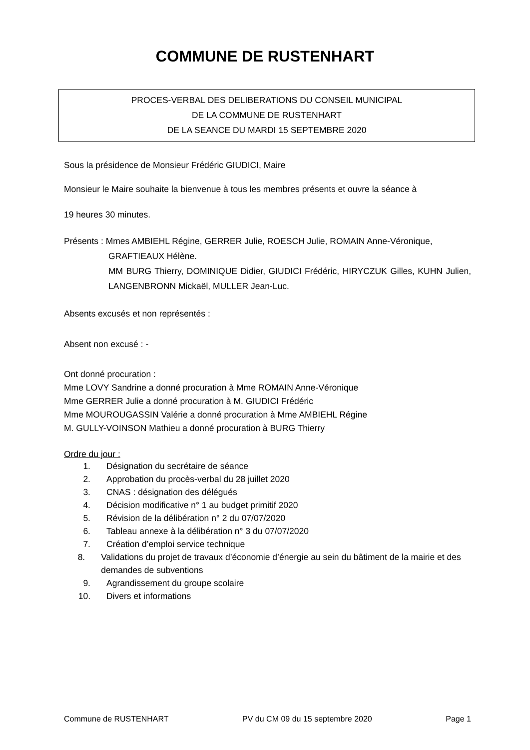COMMUNE DE RUSTENHART
PROCES-VERBAL DES DELIBERATIONS DU CONSEIL MUNICIPAL
DE LA COMMUNE DE RUSTENHART
DE LA SEANCE DU MARDI 15 SEPTEMBRE 2020
Sous la présidence de Monsieur Frédéric GIUDICI, Maire
Monsieur le Maire souhaite la bienvenue à tous les membres présents et ouvre la séance à
19 heures 30 minutes.
Présents : Mmes AMBIEHL Régine, GERRER Julie, ROESCH Julie, ROMAIN Anne-Véronique,
GRAFTIEAUX Hélène.
MM BURG Thierry, DOMINIQUE Didier, GIUDICI Frédéric, HIRYCZUK Gilles, KUHN Julien, LANGENBRONN Mickaël, MULLER Jean-Luc.
Absents excusés et non représentés :
Absent non excusé : -
Ont donné procuration :
Mme LOVY Sandrine a donné procuration à Mme ROMAIN Anne-Véronique
Mme GERRER Julie a donné procuration à M. GIUDICI Frédéric
Mme MOUROUGASSIN Valérie a donné procuration à Mme AMBIEHL Régine
M. GULLY-VOINSON Mathieu a donné procuration à BURG Thierry
Ordre du jour :
1. Désignation du secrétaire de séance
2. Approbation du procès-verbal du 28 juillet 2020
3. CNAS : désignation des délégués
4. Décision modificative n° 1 au budget primitif 2020
5. Révision de la délibération n° 2 du 07/07/2020
6. Tableau annexe à la délibération n° 3 du 07/07/2020
7. Création d’emploi service technique
8. Validations du projet de travaux d’économie d’énergie au sein du bâtiment de la mairie et des demandes de subventions
9. Agrandissement du groupe scolaire
10. Divers et informations
Commune de RUSTENHART PV du CM 09 du 15 septembre 2020 Page 1